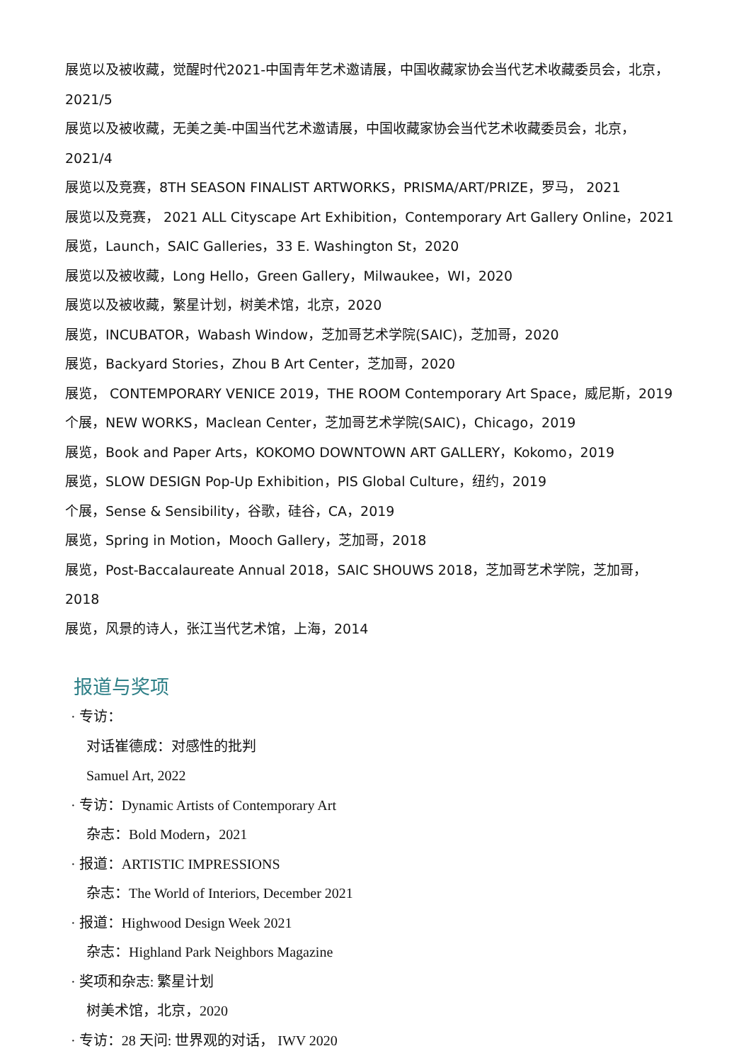展览以及被收藏，觉醒时代2021-中国青年艺术邀请展，中国收藏家协会当代艺术收藏委员会，北京，2021/5
展览以及被收藏，无美之美-中国当代艺术邀请展，中国收藏家协会当代艺术收藏委员会，北京，2021/4
展览以及竞赛，8TH SEASON FINALIST ARTWORKS，PRISMA/ART/PRIZE，罗马， 2021
展览以及竞赛， 2021 ALL Cityscape Art Exhibition，Contemporary Art Gallery Online，2021
展览，Launch，SAIC Galleries，33 E. Washington St，2020
展览以及被收藏，Long Hello，Green Gallery，Milwaukee，WI，2020
展览以及被收藏，繁星计划，树美术馆，北京，2020
展览，INCUBATOR，Wabash Window，芝加哥艺术学院(SAIC)，芝加哥，2020
展览，Backyard Stories，Zhou B Art Center，芝加哥，2020
展览， CONTEMPORARY VENICE 2019，THE ROOM Contemporary Art Space，威尼斯，2019
个展，NEW WORKS，Maclean Center，芝加哥艺术学院(SAIC)，Chicago，2019
展览，Book and Paper Arts，KOKOMO DOWNTOWN ART GALLERY，Kokomo，2019
展览，SLOW DESIGN Pop-Up Exhibition，PIS Global Culture，纽约，2019
个展，Sense & Sensibility，谷歌，硅谷，CA，2019
展览，Spring in Motion，Mooch Gallery，芝加哥，2018
展览，Post-Baccalaureate Annual 2018，SAIC SHOUWS 2018，芝加哥艺术学院，芝加哥，2018
展览，风景的诗人，张江当代艺术馆，上海，2014
报道与奖项
· 专访：
对话崔德成：对感性的批判
Samuel Art, 2022
· 专访：Dynamic Artists of Contemporary Art
杂志：Bold Modern，2021
· 报道：ARTISTIC IMPRESSIONS
杂志：The World of Interiors, December 2021
· 报道：Highwood Design Week 2021
杂志：Highland Park Neighbors Magazine
· 奖项和杂志: 繁星计划
树美术馆，北京，2020
· 专访：28 天问: 世界观的对话， IWV 2020